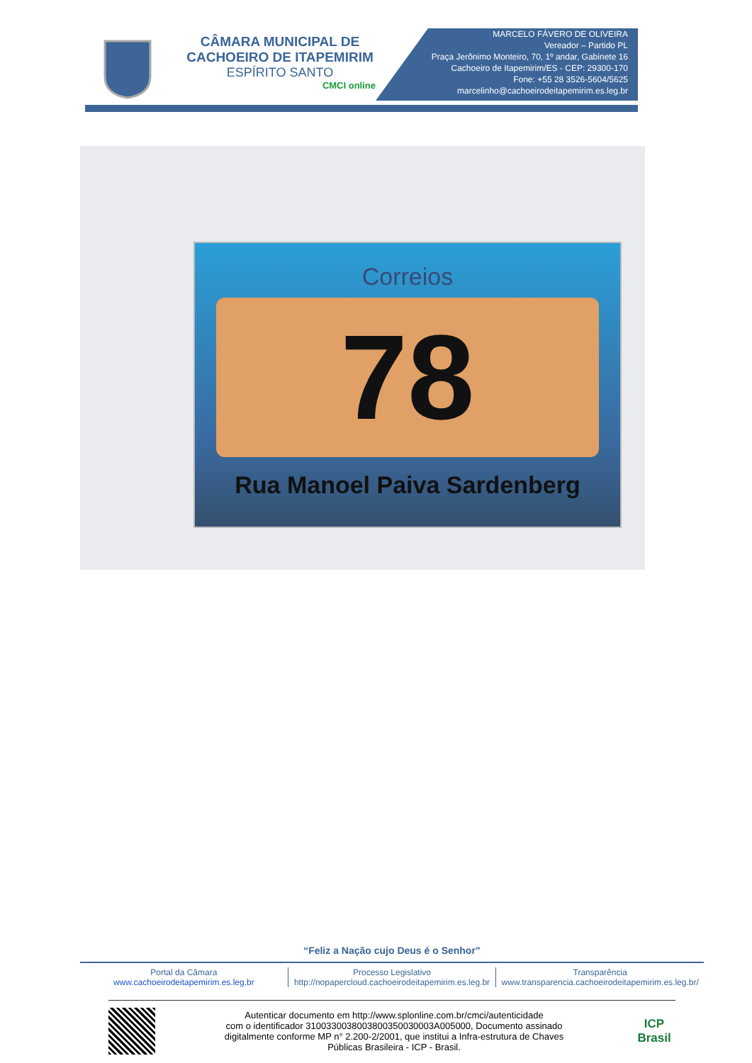CÂMARA MUNICIPAL DE
CACHOEIRO DE ITAPEMIRIM
ESPÍRITO SANTO
CMCI online
MARCELO FÁVERO DE OLIVEIRA
Vereador – Partido PL
Praça Jerônimo Monteiro, 70, 1º andar, Gabinete 16
Cachoeiro de Itapemirim/ES - CEP: 29300-170
Fone: +55 28 3526-5604/5625
marcelinho@cachoeirodeitapemirim.es.leg.br
Correios
78
Rua Manoel Paiva Sardenberg
“Feliz a Nação cujo Deus é o Senhor”
Portal da Câmara
www.cachoeirodeitapemirim.es.leg.br
Processo Legislativo
http://nopapercloud.cachoeirodeitapemirim.es.leg.br
Transparência
www.transparencia.cachoeirodeitapemirim.es.leg.br/
Autenticar documento em http://www.splonline.com.br/cmci/autenticidade
com o identificador 310033003800380035003000​3A005000, Documento assinado
digitalmente conforme MP n° 2.200-2/2001, que institui a Infra-estrutura de Chaves
Públicas Brasileira - ICP - Brasil.
ICP
Brasil